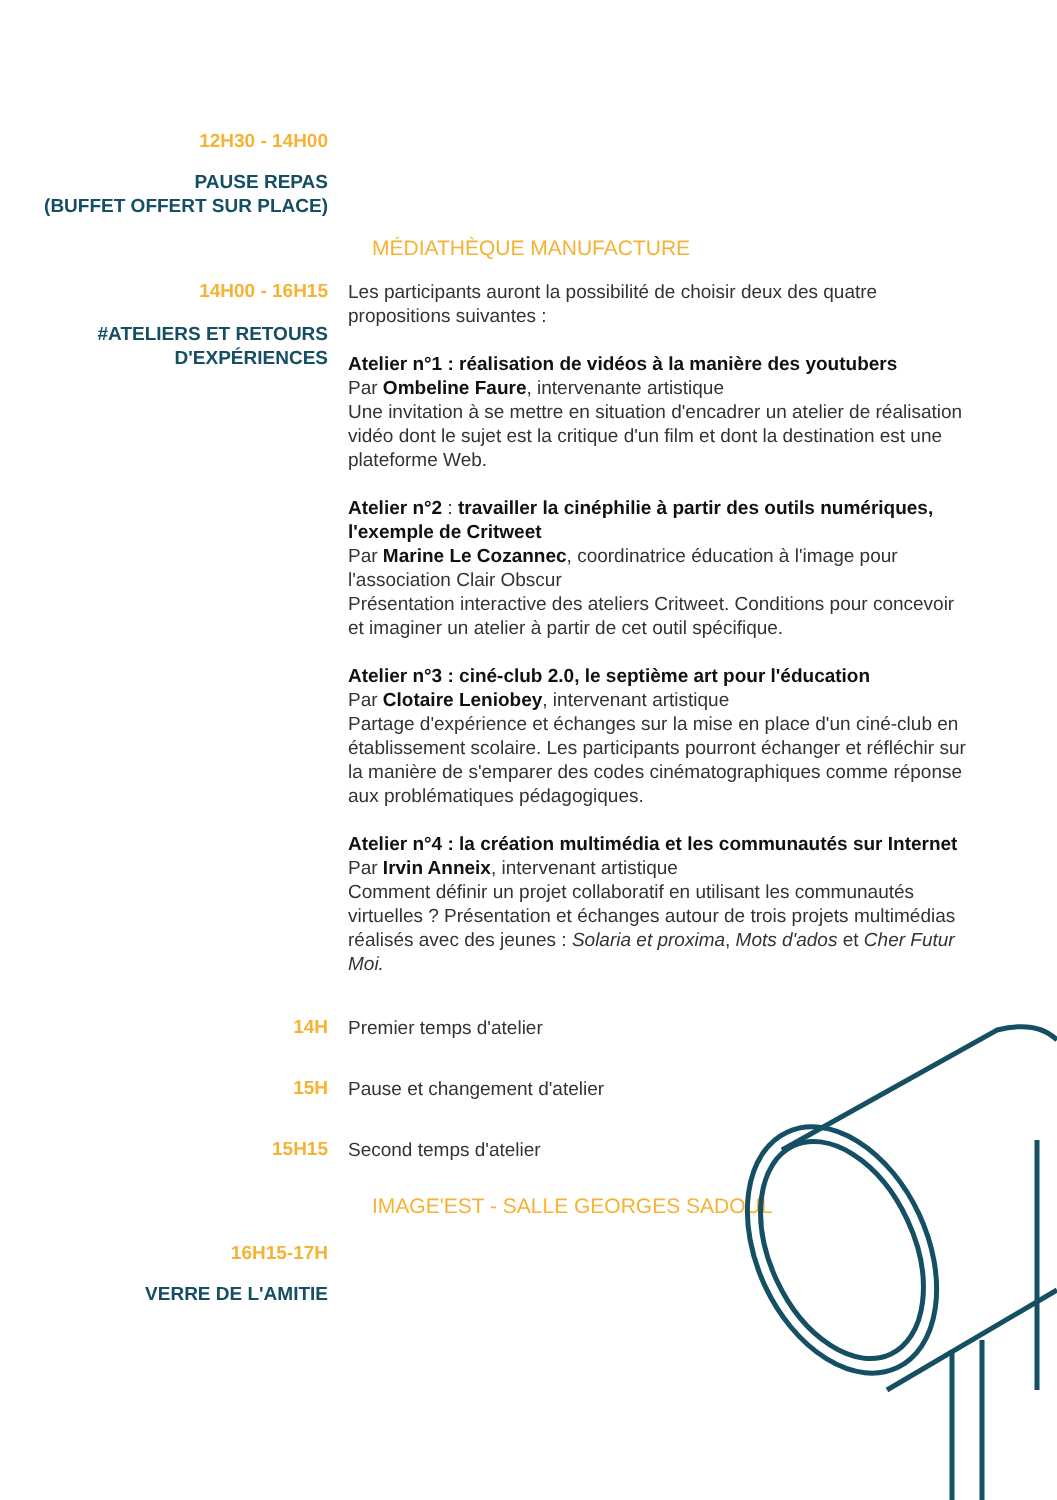12H30 - 14H00
PAUSE REPAS
(BUFFET OFFERT SUR PLACE)
MÉDIATHÈQUE MANUFACTURE
14H00 - 16H15
#ATELIERS ET RETOURS
D'EXPÉRIENCES
Les participants auront la possibilité de choisir deux des quatre propositions suivantes :
Atelier n°1 : réalisation de vidéos à la manière des youtubers
Par Ombeline Faure, intervenante artistique
Une invitation à se mettre en situation d'encadrer un atelier de réalisation vidéo dont le sujet est la critique d'un film et dont la destination est une plateforme Web.
Atelier n°2 : travailler la cinéphilie à partir des outils numériques, l'exemple de Critweet
Par Marine Le Cozannec, coordinatrice éducation à l'image pour l'association Clair Obscur
Présentation interactive des ateliers Critweet. Conditions pour concevoir et imaginer un atelier à partir de cet outil spécifique.
Atelier n°3 : ciné-club 2.0, le septième art pour l'éducation
Par Clotaire Leniobey, intervenant artistique
Partage d'expérience et échanges sur la mise en place d'un ciné-club en établissement scolaire. Les participants pourront échanger et réfléchir sur la manière de s'emparer des codes cinématographiques comme réponse aux problématiques pédagogiques.
Atelier n°4 : la création multimédia et les communautés sur Internet
Par Irvin Anneix, intervenant artistique
Comment définir un projet collaboratif en utilisant les communautés virtuelles ? Présentation et échanges autour de trois projets multimédias réalisés avec des jeunes : Solaria et proxima, Mots d'ados et Cher Futur Moi.
14H
Premier temps d'atelier
15H
Pause et changement d'atelier
15H15
Second temps d'atelier
IMAGE'EST - SALLE GEORGES SADOUL
16H15-17H
VERRE DE L'AMITIE